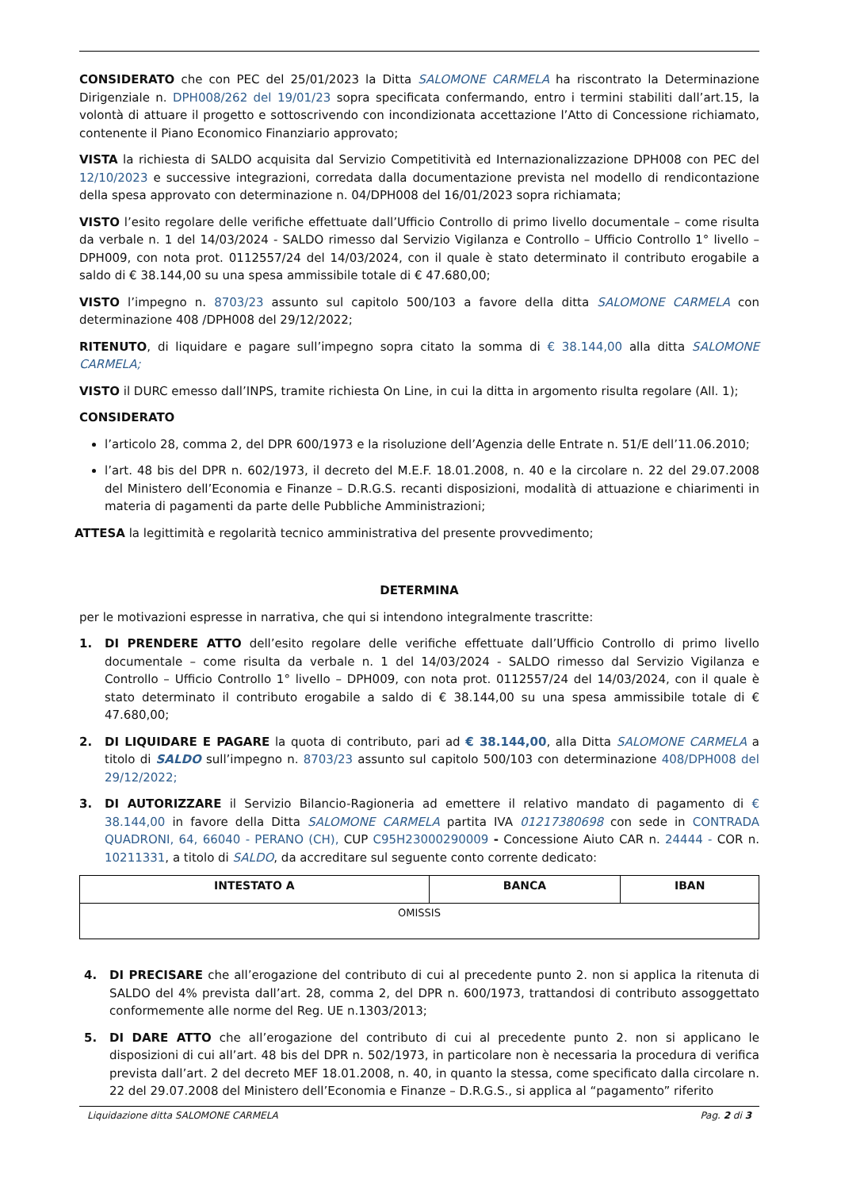CONSIDERATO che con PEC del 25/01/2023 la Ditta SALOMONE CARMELA ha riscontrato la Determinazione Dirigenziale n. DPH008/262 del 19/01/23 sopra specificata confermando, entro i termini stabiliti dall’art.15, la volontà di attuare il progetto e sottoscrivendo con incondizionata accettazione l’Atto di Concessione richiamato, contenente il Piano Economico Finanziario approvato;
VISTA la richiesta di SALDO acquisita dal Servizio Competitività ed Internazionalizzazione DPH008 con PEC del 12/10/2023 e successive integrazioni, corredata dalla documentazione prevista nel modello di rendicontazione della spesa approvato con determinazione n. 04/DPH008 del 16/01/2023 sopra richiamata;
VISTO l’esito regolare delle verifiche effettuate dall’Ufficio Controllo di primo livello documentale – come risulta da verbale n. 1 del 14/03/2024 - SALDO rimesso dal Servizio Vigilanza e Controllo – Ufficio Controllo 1° livello – DPH009, con nota prot. 0112557/24 del 14/03/2024, con il quale è stato determinato il contributo erogabile a saldo di € 38.144,00 su una spesa ammissibile totale di € 47.680,00;
VISTO l’impegno n. 8703/23 assunto sul capitolo 500/103 a favore della ditta SALOMONE CARMELA con determinazione 408 /DPH008 del 29/12/2022;
RITENUTO, di liquidare e pagare sull’impegno sopra citato la somma di € 38.144,00 alla ditta SALOMONE CARMELA;
VISTO il DURC emesso dall’INPS, tramite richiesta On Line, in cui la ditta in argomento risulta regolare (All. 1);
CONSIDERATO
l’articolo 28, comma 2, del DPR 600/1973 e la risoluzione dell’Agenzia delle Entrate n. 51/E dell’11.06.2010;
l’art. 48 bis del DPR n. 602/1973, il decreto del M.E.F. 18.01.2008, n. 40 e la circolare n. 22 del 29.07.2008 del Ministero dell’Economia e Finanze – D.R.G.S. recanti disposizioni, modalità di attuazione e chiarimenti in materia di pagamenti da parte delle Pubbliche Amministrazioni;
ATTESA la legittimità e regolarità tecnico amministrativa del presente provvedimento;
DETERMINA
per le motivazioni espresse in narrativa, che qui si intendono integralmente trascritte:
1. DI PRENDERE ATTO dell’esito regolare delle verifiche effettuate dall’Ufficio Controllo di primo livello documentale – come risulta da verbale n. 1 del 14/03/2024 - SALDO rimesso dal Servizio Vigilanza e Controllo – Ufficio Controllo 1° livello – DPH009, con nota prot. 0112557/24 del 14/03/2024, con il quale è stato determinato il contributo erogabile a saldo di € 38.144,00 su una spesa ammissibile totale di € 47.680,00;
2. DI LIQUIDARE E PAGARE la quota di contributo, pari ad € 38.144,00, alla Ditta SALOMONE CARMELA a titolo di SALDO sull’impegno n. 8703/23 assunto sul capitolo 500/103 con determinazione 408/DPH008 del 29/12/2022;
3. DI AUTORIZZARE il Servizio Bilancio-Ragioneria ad emettere il relativo mandato di pagamento di € 38.144,00 in favore della Ditta SALOMONE CARMELA partita IVA 01217380698 con sede in CONTRADA QUADRONI, 64, 66040 - PERANO (CH), CUP C95H23000290009 - Concessione Aiuto CAR n. 24444 - COR n. 10211331, a titolo di SALDO, da accreditare sul seguente conto corrente dedicato:
| INTESTATO A | BANCA | IBAN |
| --- | --- | --- |
| OMISSIS | | |
4. DI PRECISARE che all’erogazione del contributo di cui al precedente punto 2. non si applica la ritenuta di SALDO del 4% prevista dall’art. 28, comma 2, del DPR n. 600/1973, trattandosi di contributo assoggettato conformemente alle norme del Reg. UE n.1303/2013;
5. DI DARE ATTO che all’erogazione del contributo di cui al precedente punto 2. non si applicano le disposizioni di cui all’art. 48 bis del DPR n. 502/1973, in particolare non è necessaria la procedura di verifica prevista dall’art. 2 del decreto MEF 18.01.2008, n. 40, in quanto la stessa, come specificato dalla circolare n. 22 del 29.07.2008 del Ministero dell’Economia e Finanze – D.R.G.S., si applica al “pagamento” riferito
Liquidazione ditta SALOMONE CARMELA Pag. 2 di 3